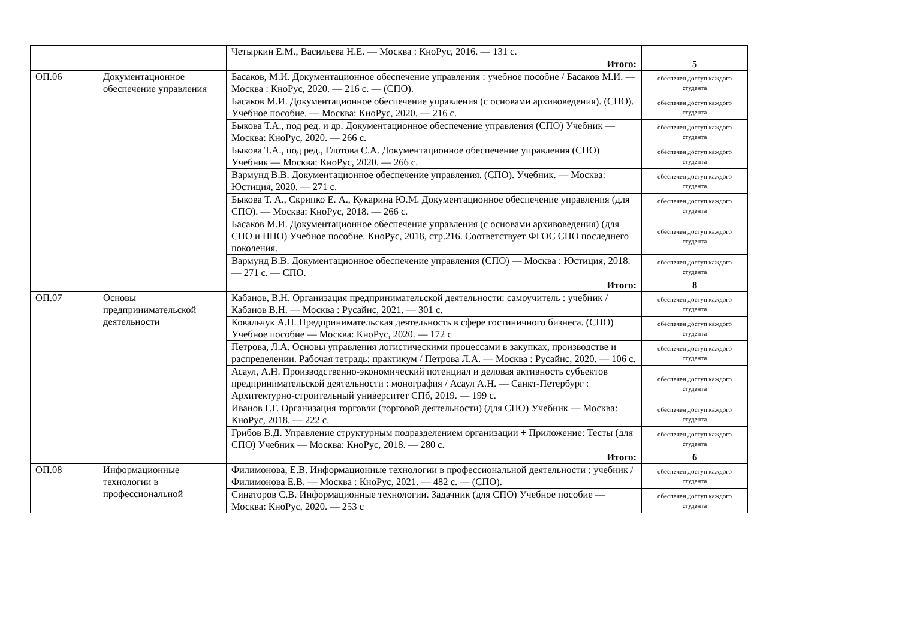| | | Четыркин Е.М., Васильева Н.Е. — Москва : КноРус, 2016. — 131 с. | |
| | | Итого: | 5 |
| ОП.06 | Документационное обеспечение управления | Басаков, М.И. Документационное обеспечение управления : учебное пособие / Басаков М.И. — Москва : КноРус, 2020. — 216 с. — (СПО). | обеспечен доступ каждого студента |
| | | Басаков М.И. Документационное обеспечение управления (с основами архивоведения). (СПО). Учебное пособие. — Москва: КноРус, 2020. — 216 с. | обеспечен доступ каждого студента |
| | | Быкова Т.А., под ред. и др. Документационное обеспечение управления (СПО) Учебник — Москва: КноРус, 2020. — 266 с. | обеспечен доступ каждого студента |
| | | Быкова Т.А., под ред., Глотова С.А. Документационное обеспечение управления (СПО) Учебник — Москва: КноРус, 2020. — 266 с. | обеспечен доступ каждого студента |
| | | Вармунд В.В. Документационное обеспечение управления. (СПО). Учебник. — Москва: Юстиция, 2020. — 271 с. | обеспечен доступ каждого студента |
| | | Быкова Т. А., Скрипко Е. А., Кукарина Ю.М. Документационное обеспечение управления (для СПО). — Москва: КноРус, 2018. — 266 с. | обеспечен доступ каждого студента |
| | | Басаков М.И. Документационное обеспечение управления (с основами архивоведения) (для СПО и НПО) Учебное пособие. КноРус, 2018, стр.216. Соответствует ФГОС СПО последнего поколения. | обеспечен доступ каждого студента |
| | | Вармунд В.В. Документационное обеспечение управления (СПО) — Москва : Юстиция, 2018. — 271 с. — СПО. | обеспечен доступ каждого студента |
| | | Итого: | 8 |
| ОП.07 | Основы предпринимательской деятельности | Кабанов, В.Н. Организация предпринимательской деятельности: самоучитель : учебник / Кабанов В.Н. — Москва : Русайнс, 2021. — 301 с. | обеспечен доступ каждого студента |
| | | Ковальчук А.П. Предпринимательская деятельность в сфере гостиничного бизнеса. (СПО) Учебное пособие — Москва: КноРус, 2020. — 172 с | обеспечен доступ каждого студента |
| | | Петрова, Л.А. Основы управления логистическими процессами в закупках, производстве и распределении. Рабочая тетрадь: практикум / Петрова Л.А. — Москва : Русайнс, 2020. — 106 с. | обеспечен доступ каждого студента |
| | | Асаул, А.Н. Производственно-экономический потенциал и деловая активность субъектов предпринимательской деятельности : монография / Асаул А.Н. — Санкт-Петербург : Архитектурно-строительный университет СПб, 2019. — 199 с. | обеспечен доступ каждого студента |
| | | Иванов Г.Г. Организация торговли (торговой деятельности) (для СПО) Учебник — Москва: КноРус, 2018. — 222 с. | обеспечен доступ каждого студента |
| | | Грибов В.Д. Управление структурным подразделением организации + Приложение: Тесты (для СПО) Учебник — Москва: КноРус, 2018. — 280 с. | обеспечен доступ каждого студента |
| | | Итого: | 6 |
| ОП.08 | Информационные технологии в профессиональной | Филимонова, Е.В. Информационные технологии в профессиональной деятельности : учебник / Филимонова Е.В. — Москва : КноРус, 2021. — 482 с. — (СПО). | обеспечен доступ каждого студента |
| | | Синаторов С.В. Информационные технологии. Задачник (для СПО) Учебное пособие — Москва: КноРус, 2020. — 253 с | обеспечен доступ каждого студента |